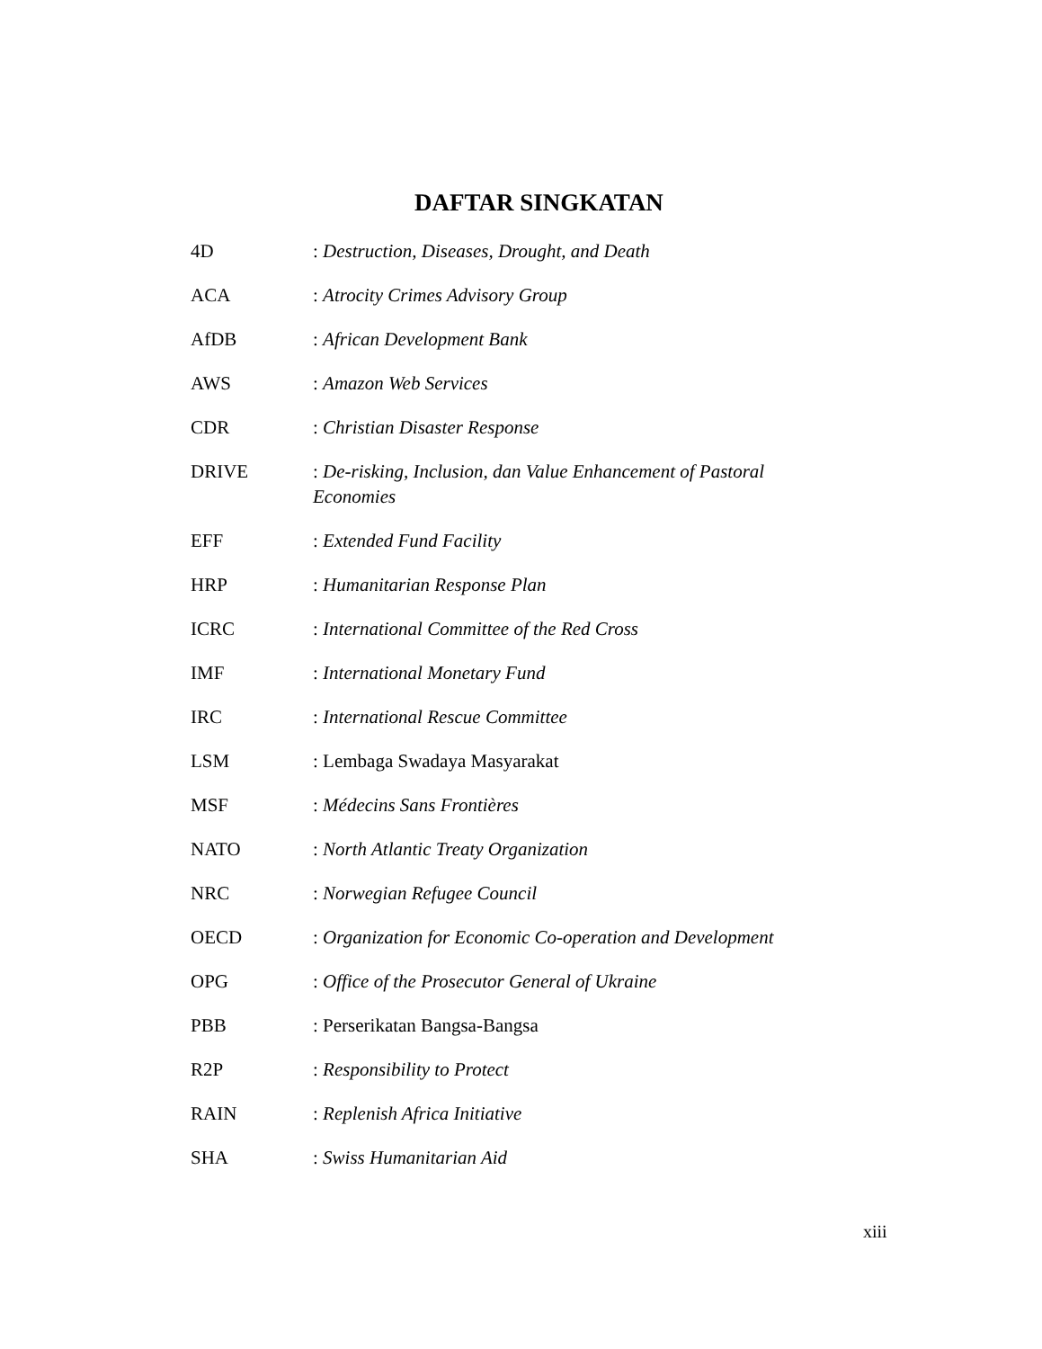DAFTAR SINGKATAN
4D : Destruction, Diseases, Drought, and Death
ACA : Atrocity Crimes Advisory Group
AfDB : African Development Bank
AWS : Amazon Web Services
CDR : Christian Disaster Response
DRIVE : De-risking, Inclusion, dan Value Enhancement of Pastoral Economies
EFF : Extended Fund Facility
HRP : Humanitarian Response Plan
ICRC : International Committee of the Red Cross
IMF : International Monetary Fund
IRC : International Rescue Committee
LSM : Lembaga Swadaya Masyarakat
MSF : Médecins Sans Frontières
NATO : North Atlantic Treaty Organization
NRC : Norwegian Refugee Council
OECD : Organization for Economic Co-operation and Development
OPG : Office of the Prosecutor General of Ukraine
PBB : Perserikatan Bangsa-Bangsa
R2P : Responsibility to Protect
RAIN : Replenish Africa Initiative
SHA : Swiss Humanitarian Aid
xiii